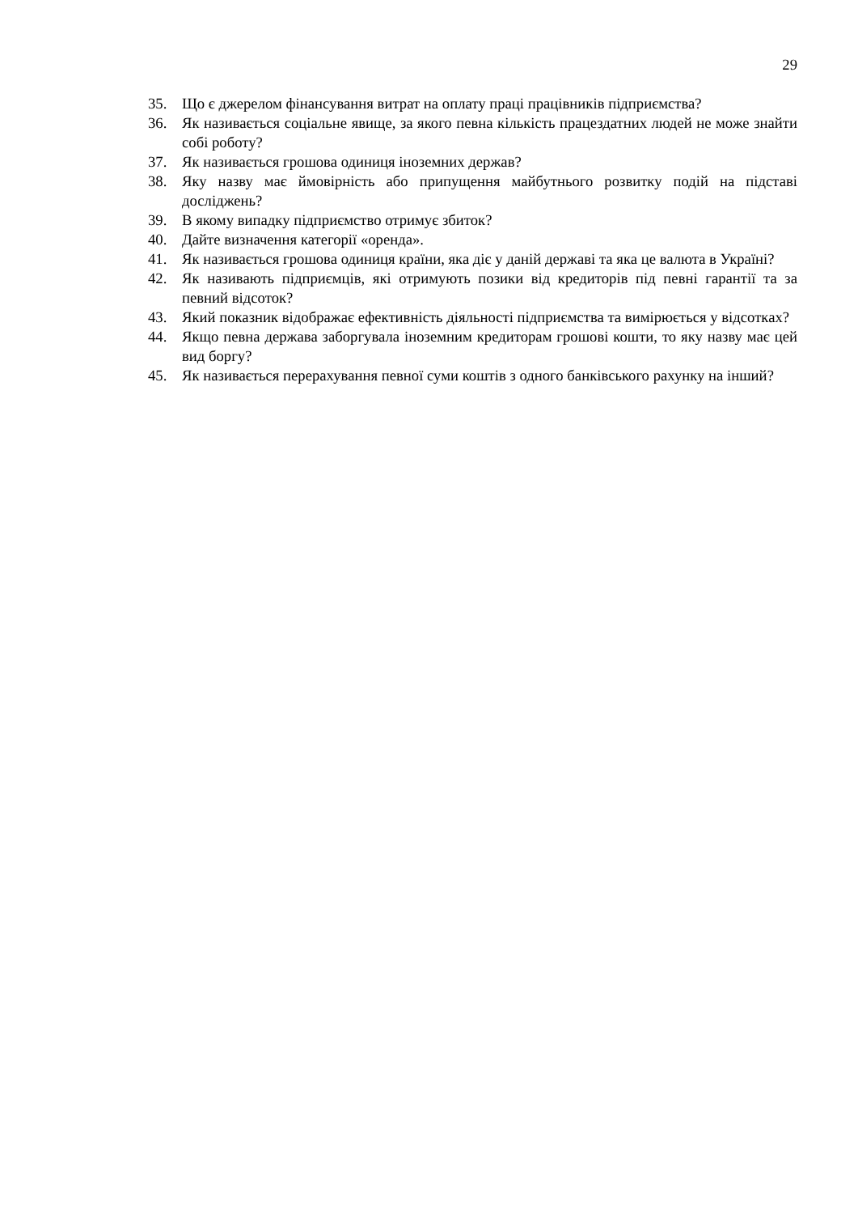29
35. Що є джерелом фінансування витрат на оплату праці працівників підприємства?
36. Як називається соціальне явище, за якого певна кількість працездатних людей не може знайти собі роботу?
37. Як називається грошова одиниця іноземних держав?
38. Яку назву має ймовірність або припущення майбутнього розвитку подій на підставі досліджень?
39. В якому випадку підприємство отримує збиток?
40. Дайте визначення категорії «оренда».
41. Як називається грошова одиниця країни, яка діє у даній державі та яка це валюта в Україні?
42. Як називають підприємців, які отримують позики від кредиторів під певні гарантії та за певний відсоток?
43. Який показник відображає ефективність діяльності підприємства та вимірюється у відсотках?
44. Якщо певна держава заборгувала іноземним кредиторам грошові кошти, то яку назву має цей вид боргу?
45. Як називається перерахування певної суми коштів з одного банківського рахунку на інший?